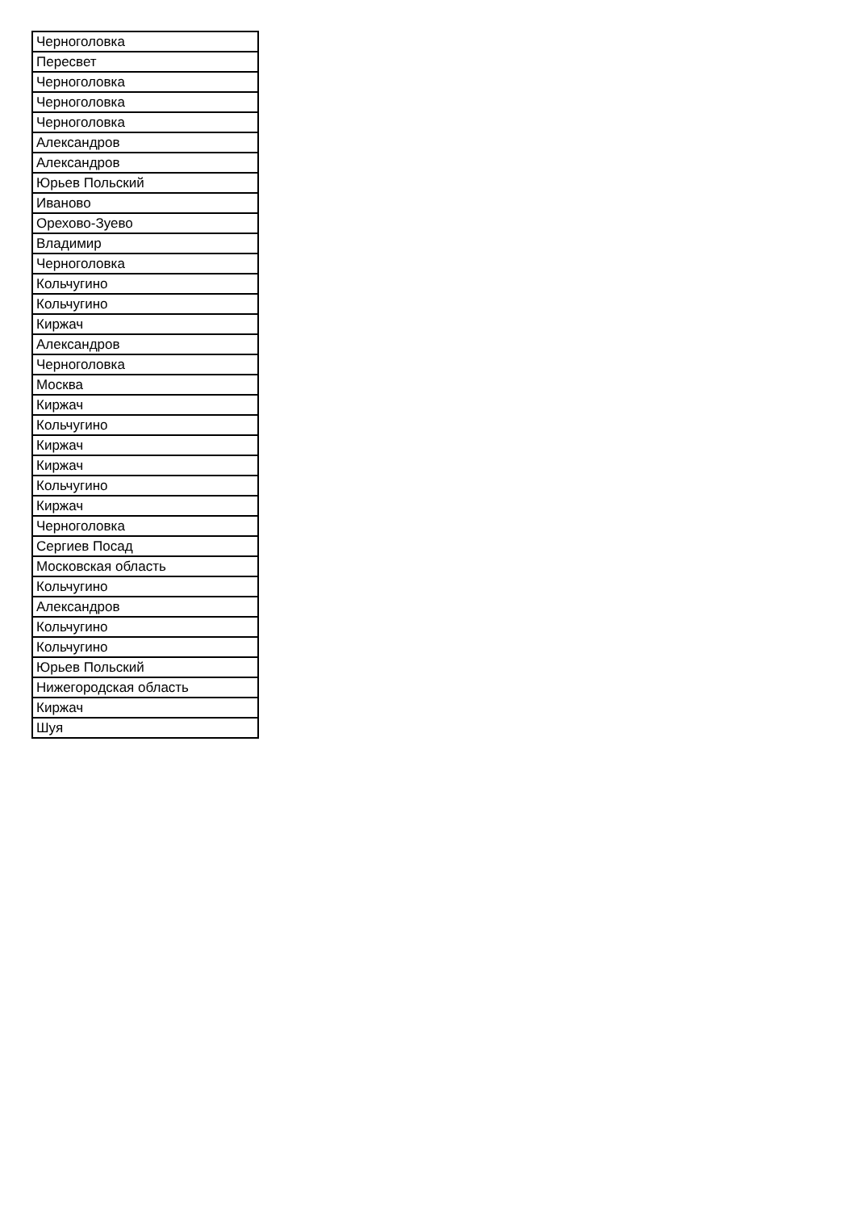| Черноголовка |
| Пересвет |
| Черноголовка |
| Черноголовка |
| Черноголовка |
| Александров |
| Александров |
| Юрьев Польский |
| Иваново |
| Орехово-Зуево |
| Владимир |
| Черноголовка |
| Кольчугино |
| Кольчугино |
| Киржач |
| Александров |
| Черноголовка |
| Москва |
| Киржач |
| Кольчугино |
| Киржач |
| Киржач |
| Кольчугино |
| Киржач |
| Черноголовка |
| Сергиев Посад |
| Московская область |
| Кольчугино |
| Александров |
| Кольчугино |
| Кольчугино |
| Юрьев Польский |
| Нижегородская область |
| Киржач |
| Шуя |